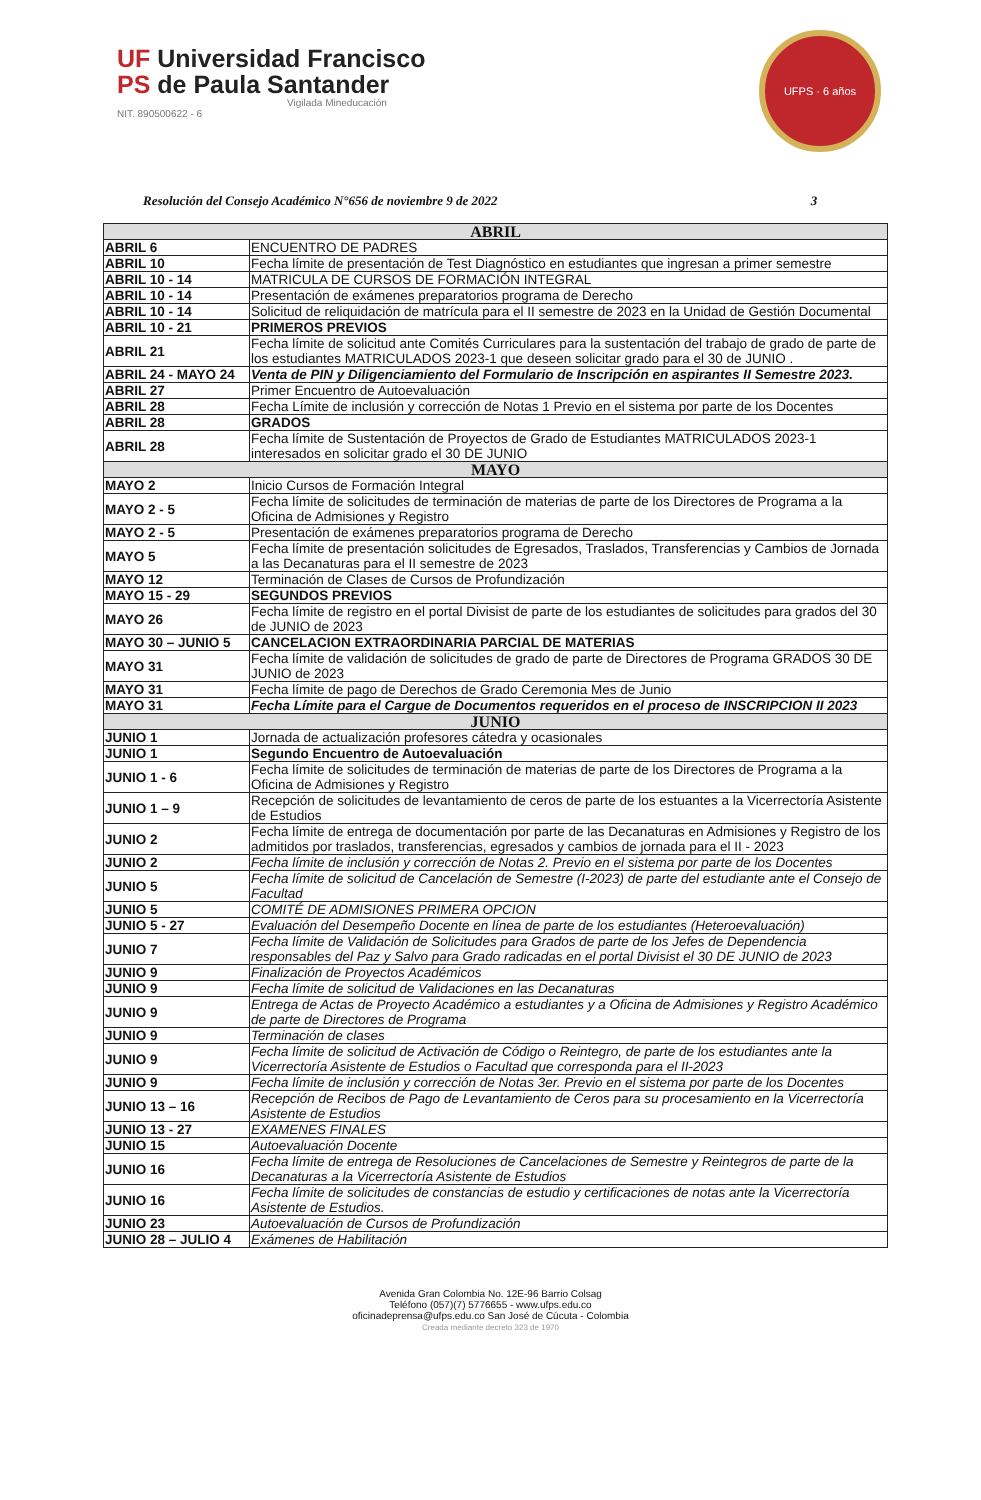UF Universidad Francisco
PS de Paula Santander
Vigilada Mineducación
NIT. 890500622 - 6
UFPS · 6 años
Resolución del Consejo Académico N°656 de noviembre 9 de 2022 3
| ABRIL | |
| --- | --- |
| ABRIL 6 | ENCUENTRO DE PADRES |
| ABRIL 10 | Fecha límite de presentación de Test Diagnóstico en estudiantes que ingresan a primer semestre |
| ABRIL 10 - 14 | MATRICULA DE CURSOS DE FORMACIÓN INTEGRAL |
| ABRIL 10 - 14 | Presentación de exámenes preparatorios programa de Derecho |
| ABRIL 10 - 14 | Solicitud de reliquidación de matrícula para el II semestre de 2023 en la Unidad de Gestión Documental |
| ABRIL 10 - 21 | PRIMEROS PREVIOS |
| ABRIL 21 | Fecha límite de solicitud ante Comités Curriculares para la sustentación del trabajo de grado de parte de los estudiantes MATRICULADOS 2023-1 que deseen solicitar grado para el 30 de JUNIO . |
| ABRIL 24 - MAYO 24 | Venta de PIN y Diligenciamiento del Formulario de Inscripción en aspirantes II Semestre 2023. |
| ABRIL 27 | Primer Encuentro de Autoevaluación |
| ABRIL 28 | Fecha Límite de inclusión y corrección de Notas 1 Previo en el sistema por parte de los Docentes |
| ABRIL 28 | GRADOS |
| ABRIL 28 | Fecha límite de Sustentación de Proyectos de Grado de Estudiantes MATRICULADOS 2023-1 interesados en solicitar grado el 30 DE JUNIO |
| MAYO | |
| MAYO 2 | Inicio Cursos de Formación Integral |
| MAYO 2 - 5 | Fecha límite de solicitudes de terminación de materias de parte de los Directores de Programa a la Oficina de Admisiones y Registro |
| MAYO 2 - 5 | Presentación de exámenes preparatorios programa de Derecho |
| MAYO 5 | Fecha límite de presentación solicitudes de Egresados, Traslados, Transferencias y Cambios de Jornada a las Decanaturas para el II semestre de 2023 |
| MAYO 12 | Terminación de Clases de Cursos de Profundización |
| MAYO 15 - 29 | SEGUNDOS PREVIOS |
| MAYO 26 | Fecha límite de registro en el portal Divisist de parte de los estudiantes de solicitudes para grados del 30 de JUNIO de 2023 |
| MAYO 30 – JUNIO 5 | CANCELACION EXTRAORDINARIA PARCIAL DE MATERIAS |
| MAYO 31 | Fecha límite de validación de solicitudes de grado de parte de Directores de Programa GRADOS 30 DE JUNIO de 2023 |
| MAYO 31 | Fecha límite de pago de Derechos de Grado Ceremonia Mes de Junio |
| MAYO 31 | Fecha Límite para el Cargue de Documentos requeridos en el proceso de INSCRIPCION II 2023 |
| JUNIO | |
| JUNIO 1 | Jornada de actualización profesores cátedra y ocasionales |
| JUNIO 1 | Segundo Encuentro de Autoevaluación |
| JUNIO 1 - 6 | Fecha límite de solicitudes de terminación de materias de parte de los Directores de Programa a la Oficina de Admisiones y Registro |
| JUNIO 1 – 9 | Recepción de solicitudes de levantamiento de ceros de parte de los estuantes a la Vicerrectoría Asistente de Estudios |
| JUNIO 2 | Fecha límite de entrega de documentación por parte de las Decanaturas en Admisiones y Registro de los admitidos por traslados, transferencias, egresados y cambios de jornada para el II - 2023 |
| JUNIO 2 | Fecha límite de inclusión y corrección de Notas 2. Previo en el sistema por parte de los Docentes |
| JUNIO 5 | Fecha límite de solicitud de Cancelación de Semestre (I-2023) de parte del estudiante ante el Consejo de Facultad |
| JUNIO 5 | COMITÉ DE ADMISIONES PRIMERA OPCION |
| JUNIO 5 - 27 | Evaluación del Desempeño Docente en línea de parte de los estudiantes (Heteroevaluación) |
| JUNIO 7 | Fecha límite de Validación de Solicitudes para Grados de parte de los Jefes de Dependencia responsables del Paz y Salvo para Grado radicadas en el portal Divisist el 30 DE JUNIO de 2023 |
| JUNIO 9 | Finalización de Proyectos Académicos |
| JUNIO 9 | Fecha límite de solicitud de Validaciones en las Decanaturas |
| JUNIO 9 | Entrega de Actas de Proyecto Académico a estudiantes y a Oficina de Admisiones y Registro Académico de parte de Directores de Programa |
| JUNIO 9 | Terminación de clases |
| JUNIO 9 | Fecha límite de solicitud de Activación de Código o Reintegro, de parte de los estudiantes ante la Vicerrectoría Asistente de Estudios o Facultad que corresponda para el II-2023 |
| JUNIO 9 | Fecha límite de inclusión y corrección de Notas 3er. Previo en el sistema por parte de los Docentes |
| JUNIO 13 – 16 | Recepción de Recibos de Pago de Levantamiento de Ceros para su procesamiento en la Vicerrectoría Asistente de Estudios |
| JUNIO 13 - 27 | EXAMENES FINALES |
| JUNIO 15 | Autoevaluación Docente |
| JUNIO 16 | Fecha límite de entrega de Resoluciones de Cancelaciones de Semestre y Reintegros de parte de la Decanaturas a la Vicerrectoría Asistente de Estudios |
| JUNIO 16 | Fecha límite de solicitudes de constancias de estudio y certificaciones de notas ante la Vicerrectoría Asistente de Estudios. |
| JUNIO 23 | Autoevaluación de Cursos de Profundización |
| JUNIO 28 – JULIO 4 | Exámenes de Habilitación |
Avenida Gran Colombia No. 12E-96 Barrio Colsag
Teléfono (057)(7) 5776655 - www.ufps.edu.co
oficinadeprensa@ufps.edu.co San José de Cúcuta - Colombia
Creada mediante decreto 323 de 1970